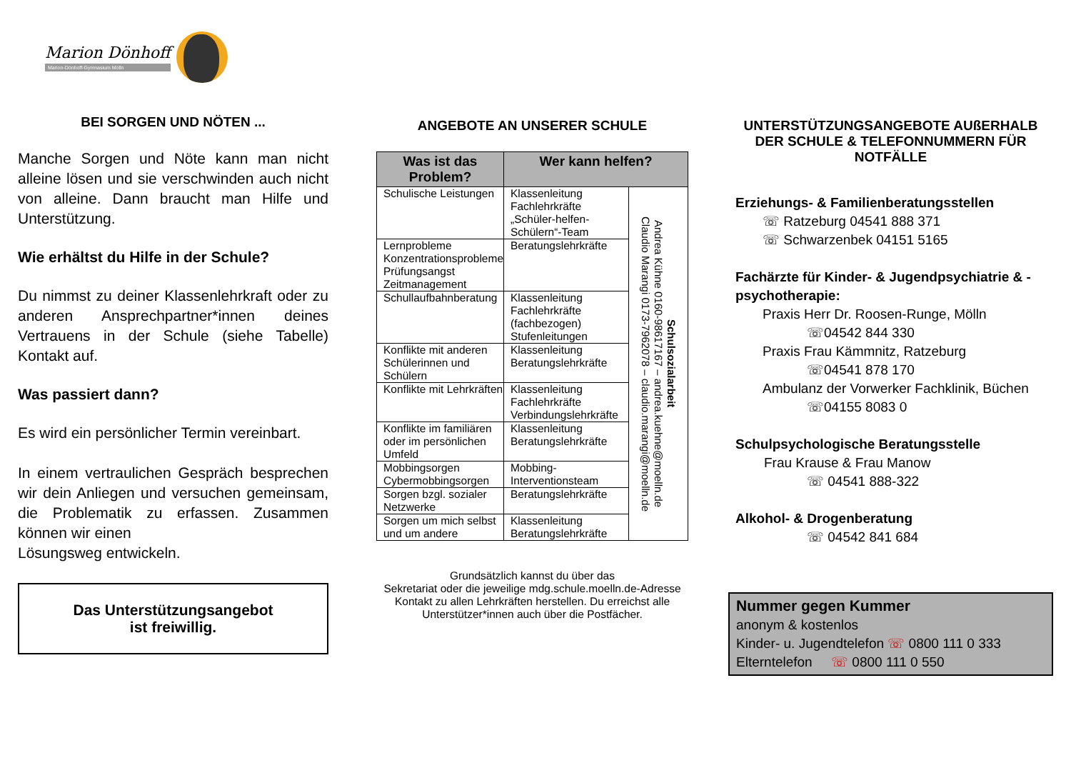Marion Dönhoff
Marion-Dönhoff-Gymnasium Mölln
BEI SORGEN UND NÖTEN ...
Manche Sorgen und Nöte kann man nicht alleine lösen und sie verschwinden auch nicht von alleine. Dann braucht man Hilfe und Unterstützung.
Wie erhältst du Hilfe in der Schule?
Du nimmst zu deiner Klassenlehrkraft oder zu anderen Ansprechpartner*innen deines Vertrauens in der Schule (siehe Tabelle) Kontakt auf.
Was passiert dann?
Es wird ein persönlicher Termin vereinbart.
In einem vertraulichen Gespräch besprechen wir dein Anliegen und versuchen gemeinsam, die Problematik zu erfassen. Zusammen können wir einen
Lösungsweg entwickeln.
Das Unterstützungsangebot
ist freiwillig.
ANGEBOTE AN UNSERER SCHULE
| Was ist das Problem? | Wer kann helfen? | |
| --- | --- | --- |
| Schulische Leistungen | Klassenleitung Fachlehrkräfte „Schüler-helfen-Schülern“-Team | Schulsozialarbeit Andrea Kühne 0160-98617167 – andrea.kuehne@moelln.de Claudio Marangi 0173-7962078 – claudio.marangi@moelln.de |
| Lernprobleme Konzentrationsprobleme Prüfungsangst Zeitmanagement | Beratungslehrkräfte | |
| Schullaufbahnberatung | Klassenleitung Fachlehrkräfte (fachbezogen) Stufenleitungen | |
| Konflikte mit anderen Schülerinnen und Schülern | Klassenleitung Beratungslehrkräfte | |
| Konflikte mit Lehrkräften | Klassenleitung Fachlehrkräfte Verbindungslehrkräfte | |
| Konflikte im familiären oder im persönlichen Umfeld | Klassenleitung Beratungslehrkräfte | |
| Mobbingsorgen Cybermobbingsorgen | Mobbing-Interventionsteam | |
| Sorgen bzgl. sozialer Netzwerke | Beratungslehrkräfte | |
| Sorgen um mich selbst und um andere | Klassenleitung Beratungslehrkräfte | |
Grundsätzlich kannst du über das
Sekretariat oder die jeweilige mdg.schule.moelln.de-Adresse Kontakt zu allen Lehrkräften herstellen. Du erreichst alle Unterstützer*innen auch über die Postfächer.
UNTERSTÜTZUNGSANGEBOTE AUßERHALB DER SCHULE & TELEFONNUMMERN FÜR NOTFÄLLE
Erziehungs- & Familienberatungsstellen
☏ Ratzeburg 04541 888 371
☏ Schwarzenbek 04151 5165
Fachärzte für Kinder- & Jugendpsychiatrie & -psychotherapie:
Praxis Herr Dr. Roosen-Runge, Mölln
☏04542 844 330
Praxis Frau Kämmnitz, Ratzeburg
☏04541 878 170
Ambulanz der Vorwerker Fachklinik, Büchen
☏04155 8083 0
Schulpsychologische Beratungsstelle
Frau Krause & Frau Manow
☏ 04541 888-322
Alkohol- & Drogenberatung
☏ 04542 841 684
Nummer gegen Kummer
anonym & kostenlos
Kinder- u. Jugendtelefon ☏ 0800 111 0 333
Elterntelefon ☏ 0800 111 0 550